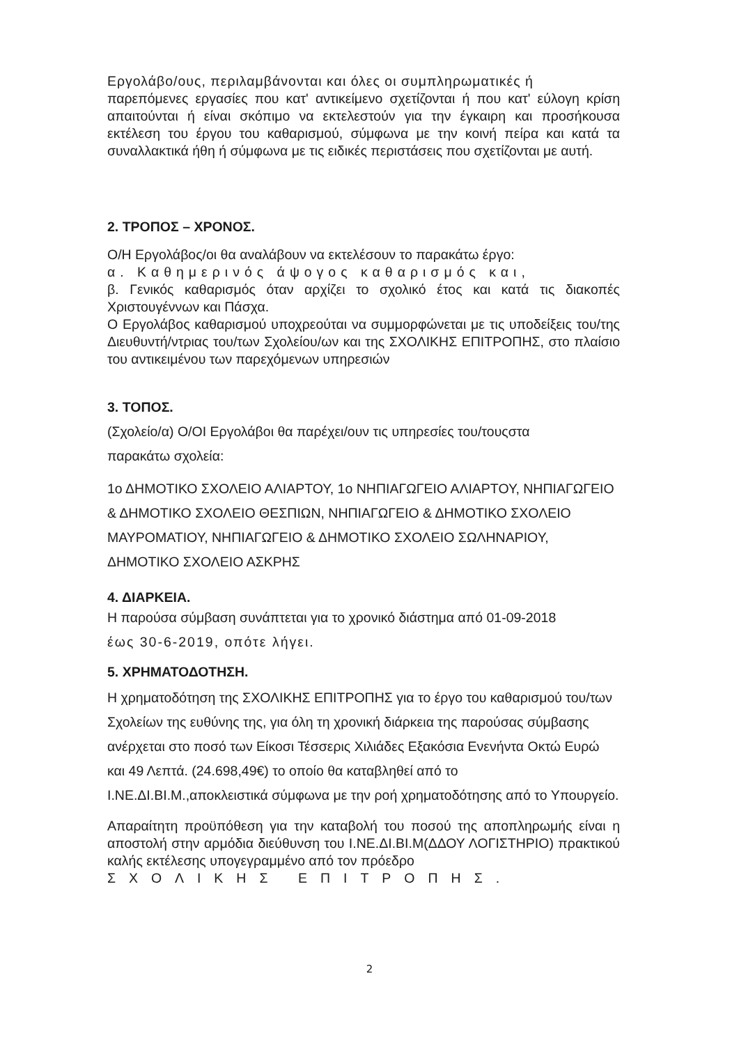Εργολάβο/ους, περιλαμβάνονται και όλες οι συμπληρωματικές ή
παρεπόμενες εργασίες που κατ' αντικείμενο σχετίζονται ή που κατ' εύλογη κρίση απαιτούνται ή είναι σκόπιμο να εκτελεστούν για την έγκαιρη και προσήκουσα εκτέλεση του έργου του καθαρισμού, σύμφωνα με την κοινή πείρα και κατά τα συναλλακτικά ήθη ή σύμφωνα με τις ειδικές περιστάσεις που σχετίζονται με αυτή.
2. ΤΡΟΠΟΣ – ΧΡΟΝΟΣ.
Ο/Η Εργολάβος/οι θα αναλάβουν να εκτελέσουν το παρακάτω έργο:
α. Καθημερινός άψογος καθαρισμός και,
β. Γενικός καθαρισμός όταν αρχίζει το σχολικό έτος και κατά τις διακοπές Χριστουγέννων και Πάσχα.
Ο Εργολάβος καθαρισμού υποχρεούται να συμμορφώνεται με τις υποδείξεις του/της Διευθυντή/ντριας του/των Σχολείου/ων και της ΣΧΟΛΙΚΗΣ ΕΠΙΤΡΟΠΗΣ, στο πλαίσιο του αντικειμένου των παρεχόμενων υπηρεσιών
3. ΤΟΠΟΣ.
(Σχολείο/α) Ο/ΟΙ Εργολάβοι θα παρέχει/ουν τις υπηρεσίες του/τουςστα
παρακάτω σχολεία:
1ο ΔΗΜΟΤΙΚΟ ΣΧΟΛΕΙΟ ΑΛΙΑΡΤΟΥ, 1ο ΝΗΠΙΑΓΩΓΕΙΟ ΑΛΙΑΡΤΟΥ, ΝΗΠΙΑΓΩΓΕΙΟ & ΔΗΜΟΤΙΚΟ ΣΧΟΛΕΙΟ ΘΕΣΠΙΩΝ, ΝΗΠΙΑΓΩΓΕΙΟ & ΔΗΜΟΤΙΚΟ ΣΧΟΛΕΙΟ ΜΑΥΡΟΜΑΤΙΟΥ, ΝΗΠΙΑΓΩΓΕΙΟ & ΔΗΜΟΤΙΚΟ ΣΧΟΛΕΙΟ ΣΩΛΗΝΑΡΙΟΥ, ΔΗΜΟΤΙΚΟ ΣΧΟΛΕΙΟ ΑΣΚΡΗΣ
4. ΔΙΑΡΚΕΙΑ.
Η παρούσα σύμβαση συνάπτεται για το χρονικό διάστημα από 01-09-2018
έως 30-6-2019, οπότε λήγει.
5. ΧΡΗΜΑΤΟΔΟΤΗΣΗ.
Η χρηματοδότηση της ΣΧΟΛΙΚΗΣ ΕΠΙΤΡΟΠΗΣ για το έργο του καθαρισμού του/των Σχολείων της ευθύνης της, για όλη τη χρονική διάρκεια της παρούσας σύμβασης ανέρχεται στο ποσό των Είκοσι Τέσσερις Χιλιάδες Εξακόσια Ενενήντα Οκτώ Ευρώ και 49 Λεπτά. (24.698,49€) το οποίο θα καταβληθεί από το Ι.ΝΕ.ΔΙ.ΒΙ.Μ.,αποκλειστικά σύμφωνα με την ροή χρηματοδότησης από το Υπουργείο.
Απαραίτητη προϋπόθεση για την καταβολή του ποσού της αποπληρωμής είναι η αποστολή στην αρμόδια διεύθυνση του Ι.ΝΕ.ΔΙ.ΒΙ.Μ(ΔΔΟΥ ΛΟΓΙΣΤΗΡΙΟ) πρακτικού καλής εκτέλεσης υπογεγραμμένο από τον πρόεδρο
ΣΧΟΛΙΚΗΣ ΕΠΙΤΡΟΠΗΣ.
2